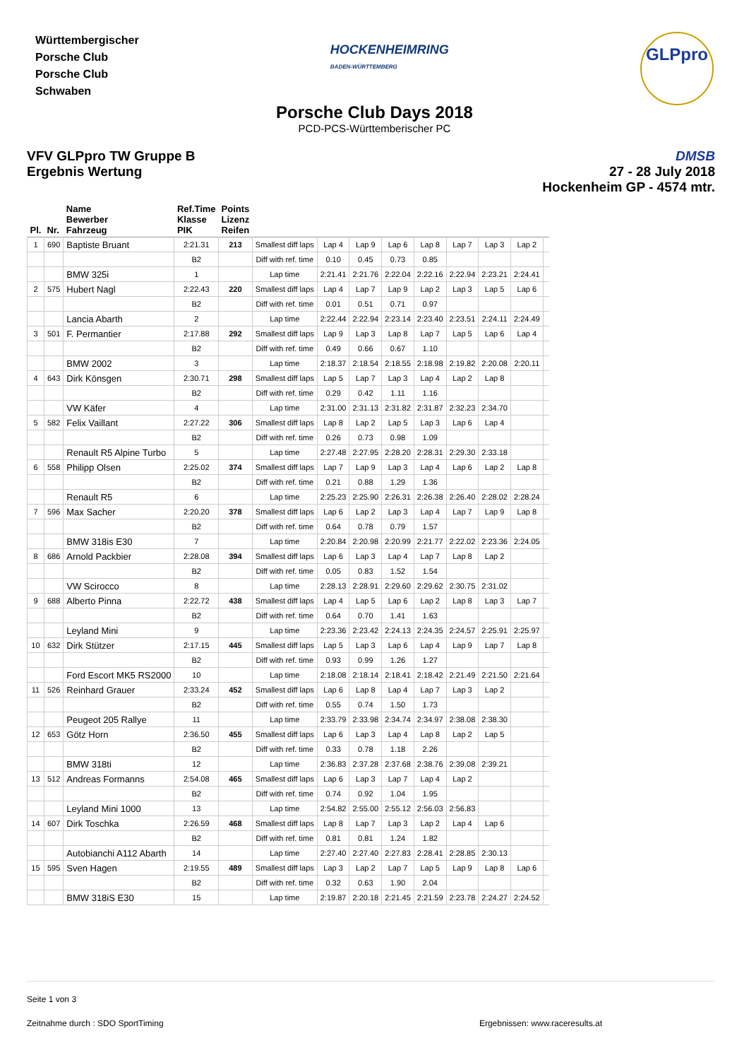Württembergischer
Porsche Club
Porsche Club
Schwaben
HOCKENHEIMRING
BADEN-WÜRTTEMBERG
GLPpro
Porsche Club Days 2018
PCD-PCS-Württemberischer PC
VFV GLPpro TW Gruppe B
Ergebnis Wertung
DMSB
27 - 28 July 2018
Hockenheim GP - 4574 mtr.
| Pl. | Nr. | Name Bewerber Fahrzeug | Ref.Time Klasse PIK | Points Lizenz Reifen | | | | | | | | | |
| --- | --- | --- | --- | --- | --- | --- | --- | --- | --- | --- | --- | --- | --- |
| 1 | 690 | Baptiste Bruant | 2:21.31 | 213 | Smallest diff laps | Lap 4 | Lap 9 | Lap 6 | Lap 8 | Lap 7 | Lap 3 | Lap 2 | |
| | | | B2 | | Diff with ref. time | 0.10 | 0.45 | 0.73 | 0.85 | | | | |
| | | BMW 325i | 1 | | Lap time | 2:21.41 | 2:21.76 | 2:22.04 | 2:22.16 | 2:22.94 | 2:23.21 | 2:24.41 | |
| 2 | 575 | Hubert Nagl | 2:22.43 | 220 | Smallest diff laps | Lap 4 | Lap 7 | Lap 9 | Lap 2 | Lap 3 | Lap 5 | Lap 6 | |
| | | | B2 | | Diff with ref. time | 0.01 | 0.51 | 0.71 | 0.97 | | | | |
| | | Lancia Abarth | 2 | | Lap time | 2:22.44 | 2:22.94 | 2:23.14 | 2:23.40 | 2:23.51 | 2:24.11 | 2:24.49 | |
| 3 | 501 | F. Permantier | 2:17.88 | 292 | Smallest diff laps | Lap 9 | Lap 3 | Lap 8 | Lap 7 | Lap 5 | Lap 6 | Lap 4 | |
| | | | B2 | | Diff with ref. time | 0.49 | 0.66 | 0.67 | 1.10 | | | | |
| | | BMW 2002 | 3 | | Lap time | 2:18.37 | 2:18.54 | 2:18.55 | 2:18.98 | 2:19.82 | 2:20.08 | 2:20.11 | |
| 4 | 643 | Dirk Könsgen | 2:30.71 | 298 | Smallest diff laps | Lap 5 | Lap 7 | Lap 3 | Lap 4 | Lap 2 | Lap 8 | | |
| | | | B2 | | Diff with ref. time | 0.29 | 0.42 | 1.11 | 1.16 | | | | |
| | | VW Käfer | 4 | | Lap time | 2:31.00 | 2:31.13 | 2:31.82 | 2:31.87 | 2:32.23 | 2:34.70 | | |
| 5 | 582 | Felix Vaillant | 2:27.22 | 306 | Smallest diff laps | Lap 8 | Lap 2 | Lap 5 | Lap 3 | Lap 6 | Lap 4 | | |
| | | | B2 | | Diff with ref. time | 0.26 | 0.73 | 0.98 | 1.09 | | | | |
| | | Renault R5 Alpine Turbo | 5 | | Lap time | 2:27.48 | 2:27.95 | 2:28.20 | 2:28.31 | 2:29.30 | 2:33.18 | | |
| 6 | 558 | Philipp Olsen | 2:25.02 | 374 | Smallest diff laps | Lap 7 | Lap 9 | Lap 3 | Lap 4 | Lap 6 | Lap 2 | Lap 8 | |
| | | | B2 | | Diff with ref. time | 0.21 | 0.88 | 1.29 | 1.36 | | | | |
| | | Renault R5 | 6 | | Lap time | 2:25.23 | 2:25.90 | 2:26.31 | 2:26.38 | 2:26.40 | 2:28.02 | 2:28.24 | |
| 7 | 596 | Max Sacher | 2:20.20 | 378 | Smallest diff laps | Lap 6 | Lap 2 | Lap 3 | Lap 4 | Lap 7 | Lap 9 | Lap 8 | |
| | | | B2 | | Diff with ref. time | 0.64 | 0.78 | 0.79 | 1.57 | | | | |
| | | BMW 318is E30 | 7 | | Lap time | 2:20.84 | 2:20.98 | 2:20.99 | 2:21.77 | 2:22.02 | 2:23.36 | 2:24.05 | |
| 8 | 686 | Arnold Packbier | 2:28.08 | 394 | Smallest diff laps | Lap 6 | Lap 3 | Lap 4 | Lap 7 | Lap 8 | Lap 2 | | |
| | | | B2 | | Diff with ref. time | 0.05 | 0.83 | 1.52 | 1.54 | | | | |
| | | VW Scirocco | 8 | | Lap time | 2:28.13 | 2:28.91 | 2:29.60 | 2:29.62 | 2:30.75 | 2:31.02 | | |
| 9 | 688 | Alberto Pinna | 2:22.72 | 438 | Smallest diff laps | Lap 4 | Lap 5 | Lap 6 | Lap 2 | Lap 8 | Lap 3 | Lap 7 | |
| | | | B2 | | Diff with ref. time | 0.64 | 0.70 | 1.41 | 1.63 | | | | |
| | | Leyland Mini | 9 | | Lap time | 2:23.36 | 2:23.42 | 2:24.13 | 2:24.35 | 2:24.57 | 2:25.91 | 2:25.97 | |
| 10 | 632 | Dirk Stützer | 2:17.15 | 445 | Smallest diff laps | Lap 5 | Lap 3 | Lap 6 | Lap 4 | Lap 9 | Lap 7 | Lap 8 | |
| | | | B2 | | Diff with ref. time | 0.93 | 0.99 | 1.26 | 1.27 | | | | |
| | | Ford Escort MK5 RS2000 | 10 | | Lap time | 2:18.08 | 2:18.14 | 2:18.41 | 2:18.42 | 2:21.49 | 2:21.50 | 2:21.64 | |
| 11 | 526 | Reinhard Grauer | 2:33.24 | 452 | Smallest diff laps | Lap 6 | Lap 8 | Lap 4 | Lap 7 | Lap 3 | Lap 2 | | |
| | | | B2 | | Diff with ref. time | 0.55 | 0.74 | 1.50 | 1.73 | | | | |
| | | Peugeot 205 Rallye | 11 | | Lap time | 2:33.79 | 2:33.98 | 2:34.74 | 2:34.97 | 2:38.08 | 2:38.30 | | |
| 12 | 653 | Götz Horn | 2:36.50 | 455 | Smallest diff laps | Lap 6 | Lap 3 | Lap 4 | Lap 8 | Lap 2 | Lap 5 | | |
| | | | B2 | | Diff with ref. time | 0.33 | 0.78 | 1.18 | 2.26 | | | | |
| | | BMW 318ti | 12 | | Lap time | 2:36.83 | 2:37.28 | 2:37.68 | 2:38.76 | 2:39.08 | 2:39.21 | | |
| 13 | 512 | Andreas Formanns | 2:54.08 | 465 | Smallest diff laps | Lap 6 | Lap 3 | Lap 7 | Lap 4 | Lap 2 | | | |
| | | | B2 | | Diff with ref. time | 0.74 | 0.92 | 1.04 | 1.95 | | | | |
| | | Leyland Mini 1000 | 13 | | Lap time | 2:54.82 | 2:55.00 | 2:55.12 | 2:56.03 | 2:56.83 | | | |
| 14 | 607 | Dirk Toschka | 2:26.59 | 468 | Smallest diff laps | Lap 8 | Lap 7 | Lap 3 | Lap 2 | Lap 4 | Lap 6 | | |
| | | | B2 | | Diff with ref. time | 0.81 | 0.81 | 1.24 | 1.82 | | | | |
| | | Autobianchi A112 Abarth | 14 | | Lap time | 2:27.40 | 2:27.40 | 2:27.83 | 2:28.41 | 2:28.85 | 2:30.13 | | |
| 15 | 595 | Sven Hagen | 2:19.55 | 489 | Smallest diff laps | Lap 3 | Lap 2 | Lap 7 | Lap 5 | Lap 9 | Lap 8 | Lap 6 | |
| | | | B2 | | Diff with ref. time | 0.32 | 0.63 | 1.90 | 2.04 | | | | |
| | | BMW 318iS E30 | 15 | | Lap time | 2:19.87 | 2:20.18 | 2:21.45 | 2:21.59 | 2:23.78 | 2:24.27 | 2:24.52 | |
Seite 1 von 3
Zeitnahme durch : SDO SportTiming Ergebnissen: www.raceresults.at